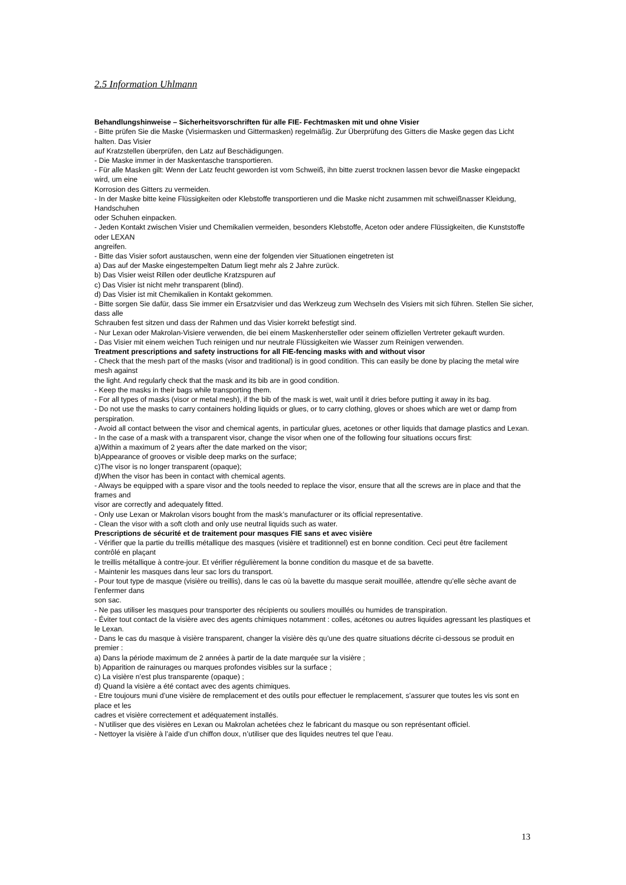2.5 Information Uhlmann
Behandlungshinweise – Sicherheitsvorschriften für alle FIE- Fechtmasken mit und ohne Visier
- Bitte prüfen Sie die Maske (Visiermasken und Gittermasken) regelmäßig. Zur Überprüfung des Gitters die Maske gegen das Licht halten. Das Visier
auf Kratzstellen überprüfen, den Latz auf Beschädigungen.
- Die Maske immer in der Maskentasche transportieren.
- Für alle Masken gilt: Wenn der Latz feucht geworden ist vom Schweiß, ihn bitte zuerst trocknen lassen bevor die Maske eingepackt wird, um eine
Korrosion des Gitters zu vermeiden.
- In der Maske bitte keine Flüssigkeiten oder Klebstoffe transportieren und die Maske nicht zusammen mit schweißnasser Kleidung, Handschuhen
oder Schuhen einpacken.
- Jeden Kontakt zwischen Visier und Chemikalien vermeiden, besonders Klebstoffe, Aceton oder andere Flüssigkeiten, die Kunststoffe oder LEXAN
angreifen.
- Bitte das Visier sofort austauschen, wenn eine der folgenden vier Situationen eingetreten ist
a) Das auf der Maske eingestempelten Datum liegt mehr als 2 Jahre zurück.
b) Das Visier weist Rillen oder deutliche Kratzspuren auf
c) Das Visier ist nicht mehr transparent (blind).
d) Das Visier ist mit Chemikalien in Kontakt gekommen.
- Bitte sorgen Sie dafür, dass Sie immer ein Ersatzvisier und das Werkzeug zum Wechseln des Visiers mit sich führen. Stellen Sie sicher, dass alle
Schrauben fest sitzen und dass der Rahmen und das Visier korrekt befestigt sind.
- Nur Lexan oder Makrolan-Visiere verwenden, die bei einem Maskenhersteller oder seinem offiziellen Vertreter gekauft wurden.
- Das Visier mit einem weichen Tuch reinigen und nur neutrale Flüssigkeiten wie Wasser zum Reinigen verwenden.
Treatment prescriptions and safety instructions for all FIE-fencing masks with and without visor
- Check that the mesh part of the masks (visor and traditional) is in good condition. This can easily be done by placing the metal wire mesh against
the light. And regularly check that the mask and its bib are in good condition.
- Keep the masks in their bags while transporting them.
- For all types of masks (visor or metal mesh), if the bib of the mask is wet, wait until it dries before putting it away in its bag.
- Do not use the masks to carry containers holding liquids or glues, or to carry clothing, gloves or shoes which are wet or damp from perspiration.
- Avoid all contact between the visor and chemical agents, in particular glues, acetones or other liquids that damage plastics and Lexan.
- In the case of a mask with a transparent visor, change the visor when one of the following four situations occurs first:
a)Within a maximum of 2 years after the date marked on the visor;
b)Appearance of grooves or visible deep marks on the surface;
c)The visor is no longer transparent (opaque);
d)When the visor has been in contact with chemical agents.
- Always be equipped with a spare visor and the tools needed to replace the visor, ensure that all the screws are in place and that the frames and
visor are correctly and adequately fitted.
- Only use Lexan or Makrolan visors bought from the mask’s manufacturer or its official representative.
- Clean the visor with a soft cloth and only use neutral liquids such as water.
Prescriptions de sécurité et de traitement pour masques FIE sans et avec visière
- Vérifier que la partie du treillis métallique des masques (visière et traditionnel) est en bonne condition. Ceci peut être facilement contrôlé en plaçant
le treillis métallique à contre-jour. Et vérifier régulièrement la bonne condition du masque et de sa bavette.
- Maintenir les masques dans leur sac lors du transport.
- Pour tout type de masque (visière ou treillis), dans le cas où la bavette du masque serait mouillée, attendre qu’elle sèche avant de l’enfermer dans
son sac.
- Ne pas utiliser les masques pour transporter des récipients ou souliers mouillés ou humides de transpiration.
- Éviter tout contact de la visière avec des agents chimiques notamment : colles, acétones ou autres liquides agressant les plastiques et le Lexan.
- Dans le cas du masque à visière transparent, changer la visière dès qu’une des quatre situations décrite ci-dessous se produit en premier :
a) Dans la période maximum de 2 années à partir de la date marquée sur la visière ;
b) Apparition de rainurages ou marques profondes visibles sur la surface ;
c) La visière n’est plus transparente (opaque) ;
d) Quand la visière a été contact avec des agents chimiques.
- Etre toujours muni d’une visière de remplacement et des outils pour effectuer le remplacement, s’assurer que toutes les vis sont en place et les
cadres et visière correctement et adéquatement installés.
- N’utiliser que des visières en Lexan ou Makrolan achetées chez le fabricant du masque ou son représentant officiel.
- Nettoyer la visière à l’aide d’un chiffon doux, n’utiliser que des liquides neutres tel que l’eau.
13